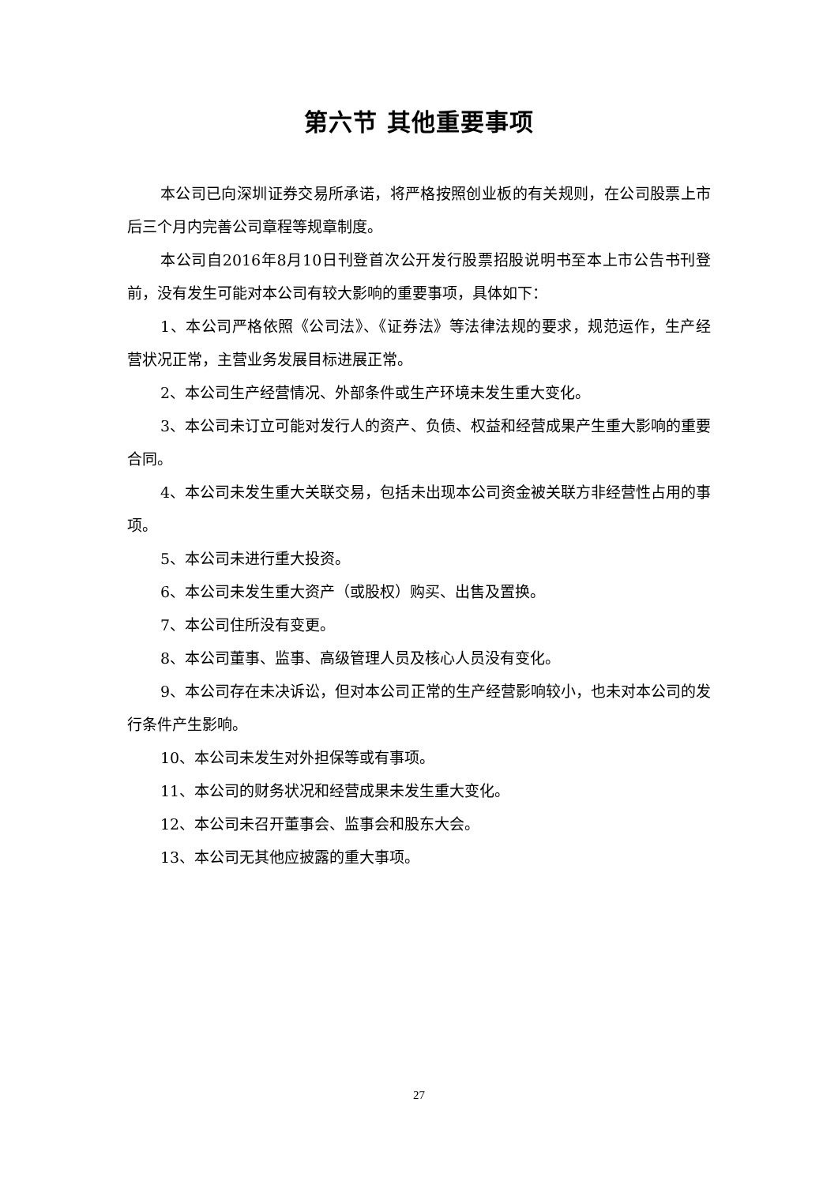第六节 其他重要事项
本公司已向深圳证券交易所承诺，将严格按照创业板的有关规则，在公司股票上市后三个月内完善公司章程等规章制度。
本公司自2016年8月10日刊登首次公开发行股票招股说明书至本上市公告书刊登前，没有发生可能对本公司有较大影响的重要事项，具体如下：
1、本公司严格依照《公司法》、《证券法》等法律法规的要求，规范运作，生产经营状况正常，主营业务发展目标进展正常。
2、本公司生产经营情况、外部条件或生产环境未发生重大变化。
3、本公司未订立可能对发行人的资产、负债、权益和经营成果产生重大影响的重要合同。
4、本公司未发生重大关联交易，包括未出现本公司资金被关联方非经营性占用的事项。
5、本公司未进行重大投资。
6、本公司未发生重大资产（或股权）购买、出售及置换。
7、本公司住所没有变更。
8、本公司董事、监事、高级管理人员及核心人员没有变化。
9、本公司存在未决诉讼，但对本公司正常的生产经营影响较小，也未对本公司的发行条件产生影响。
10、本公司未发生对外担保等或有事项。
11、本公司的财务状况和经营成果未发生重大变化。
12、本公司未召开董事会、监事会和股东大会。
13、本公司无其他应披露的重大事项。
27